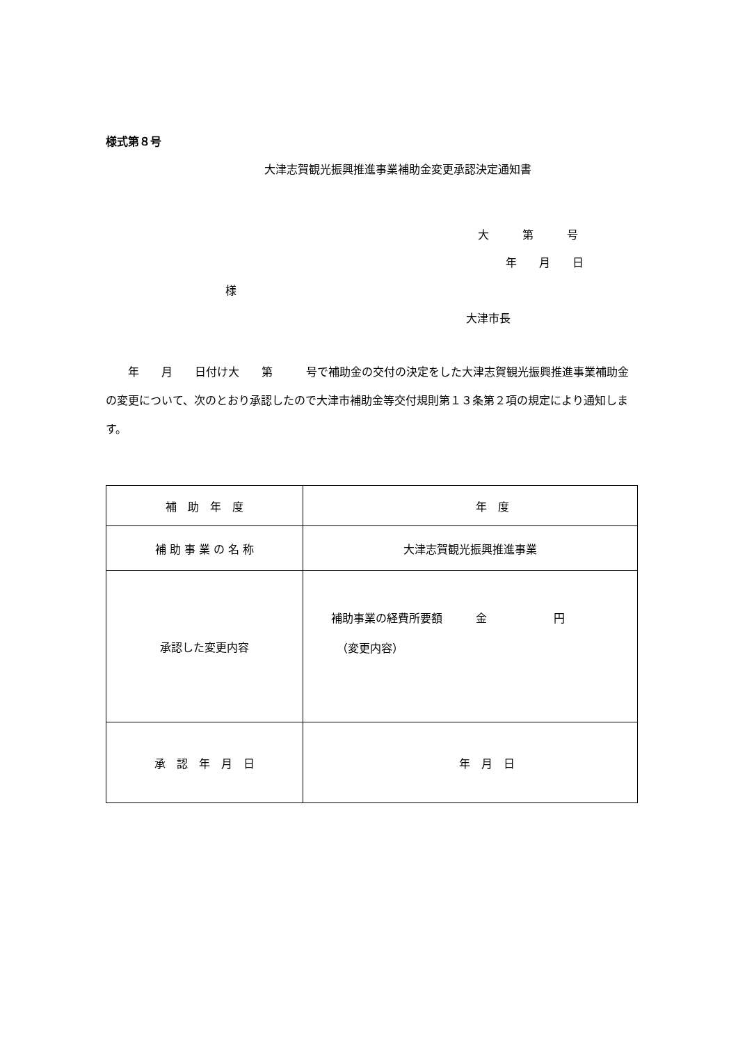様式第８号
大津志賀観光振興推進事業補助金変更承認決定通知書
大　　　第　　　号
年　　月　　日
様
大津市長
　　年　　月　　日付け大　　第　　　号で補助金の交付の決定をした大津志賀観光振興推進事業補助金の変更について、次のとおり承認したので大津市補助金等交付規則第１３条第２項の規定により通知します。
| 補 助 年 度 | 年 度 |
| 補 助 事 業 の 名 称 | 大津志賀観光振興推進事業 |
| 承認した変更内容 | 補助事業の経費所要額 金 円 （変更内容） |
| 承 認 年 月 日 | 年 月 日 |